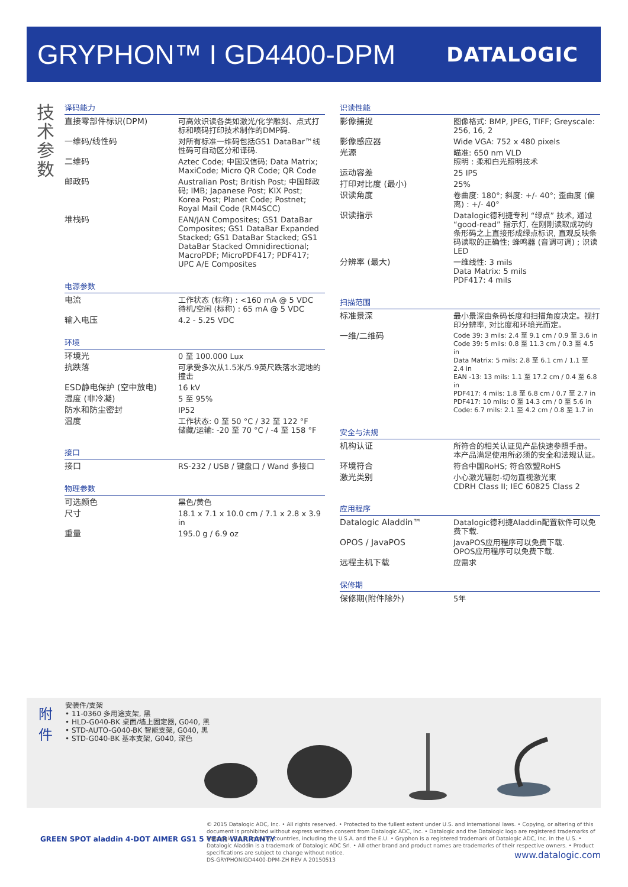GRYPHON™ I GD4400-DPM
DATALOGIC
技术参数
译码能力
| 直接零部件标识(DPM) | 可高效识读各类如激光/化学雕刻、点式打标和喷码打印技术制作的DMP码. |
| 一维码/线性码 | 对所有标准一维码包括GS1 DataBar™线性码可自动区分和译码. |
| 二维码 | Aztec Code; 中国汉信码; Data Matrix; MaxiCode; Micro QR Code; QR Code |
| 邮政码 | Australian Post; British Post; 中国邮政码; IMB; Japanese Post; KIX Post; Korea Post; Planet Code; Postnet; Royal Mail Code (RM4SCC) |
| 堆栈码 | EAN/JAN Composites; GS1 DataBar Composites; GS1 DataBar Expanded Stacked; GS1 DataBar Stacked; GS1 DataBar Stacked Omnidirectional; MacroPDF; MicroPDF417; PDF417; UPC A/E Composites |
电源参数
| 电流 | 工作状态 (标称) : <160 mA @ 5 VDC 待机/空闲 (标称) : 65 mA @ 5 VDC |
| 输入电压 | 4.2 - 5.25 VDC |
环境
| 环境光 | 0 至 100.000 Lux |
| 抗跌落 | 可承受多次从1.5米/5.9英尺跌落水泥地的撞击 |
| ESD静电保护 (空中放电) | 16 kV |
| 湿度 (非冷凝) | 5 至 95% |
| 防水和防尘密封 | IP52 |
| 温度 | 工作状态: 0 至 50 °C / 32 至 122 °F 储藏/运输: -20 至 70 °C / -4 至 158 °F |
接口
| 接口 | RS-232 / USB / 键盘口 / Wand 多接口 |
物理参数
| 可选颜色 | 黑色/黄色 |
| 尺寸 | 18.1 x 7.1 x 10.0 cm / 7.1 x 2.8 x 3.9 in |
| 重量 | 195.0 g / 6.9 oz |
识读性能
| 影像捕捉 | 图像格式: BMP, JPEG, TIFF; Greyscale: 256, 16, 2 |
| 影像感应器 | Wide VGA: 752 x 480 pixels |
| 光源 | 瞄准: 650 nm VLD 照明 : 柔和白光照明技术 |
| 运动容差 | 25 IPS |
| 打印对比度 (最小) | 25% |
| 识读角度 | 卷曲度: 180°; 斜度: +/- 40°; 歪曲度 (偏离) : +/- 40° |
| 识读指示 | Datalogic德利捷专利 “绿点” 技术, 通过 “good-read” 指示灯, 在刚刚读取成功的条形码之上直接形成绿点标识, 直观反映条码读取的正确性; 蜂鸣器 (音调可调) ; 识读LED |
| 分辨率 (最大) | 一维线性: 3 mils Data Matrix: 5 mils PDF417: 4 mils |
扫描范围
| 标准景深 | 最小景深由条码长度和扫描角度决定。视打印分辨率, 对比度和环境光而定。 |
| 一维/二维码 | Code 39: 3 mils: 2.4 至 9.1 cm / 0.9 至 3.6 in Code 39: 5 mils: 0.8 至 11.3 cm / 0.3 至 4.5 in Data Matrix: 5 mils: 2.8 至 6.1 cm / 1.1 至 2.4 in EAN -13: 13 mils: 1.1 至 17.2 cm / 0.4 至 6.8 in PDF417: 4 mils: 1.8 至 6.8 cm / 0.7 至 2.7 in PDF417: 10 mils: 0 至 14.3 cm / 0 至 5.6 in Code: 6.7 mils: 2.1 至 4.2 cm / 0.8 至 1.7 in |
安全与法规
| 机构认证 | 所符合的相关认证见产品快速参照手册。 本产品满足使用所必须的安全和法规认证。 |
| 环境符合 | 符合中国RoHS; 符合欧盟RoHS |
| 激光类别 | 小心激光辐射-切勿直视激光束 CDRH Class II; IEC 60825 Class 2 |
应用程序
| Datalogic Aladdin™ | Datalogic德利捷Aladdin配置软件可以免费下载. |
| OPOS / JavaPOS | JavaPOS应用程序可以免费下载. OPOS应用程序可以免费下载. |
| 远程主机下载 | 应需求 |
保修期
| 保修期(附件除外) | 5年 |
附件
安装件/支架
• 11-0360 多用途支架, 黑
• HLD-G040-BK 桌面/墙上固定器, G040, 黑
• STD-AUTO-G040-BK 智能支架, G040, 黑
• STD-G040-BK 基本支架, G040, 深色
GREEN SPOT aladdin 4-DOT AIMER GS1 5 YEAR WARRANTY
© 2015 Datalogic ADC, Inc. • All rights reserved. • Protected to the fullest extent under U.S. and international laws. • Copying, or altering of this document is prohibited without express written consent from Datalogic ADC, Inc. • Datalogic and the Datalogic logo are registered trademarks of Datalogic S.p.A. in many countries, including the U.S.A. and the E.U. • Gryphon is a registered trademark of Datalogic ADC, Inc. in the U.S. • Datalogic Aladdin is a trademark of Datalogic ADC Srl. • All other brand and product names are trademarks of their respective owners. • Product specifications are subject to change without notice.
DS-GRYPHONIGD4400-DPM-ZH REV A 20150513
www.datalogic.com